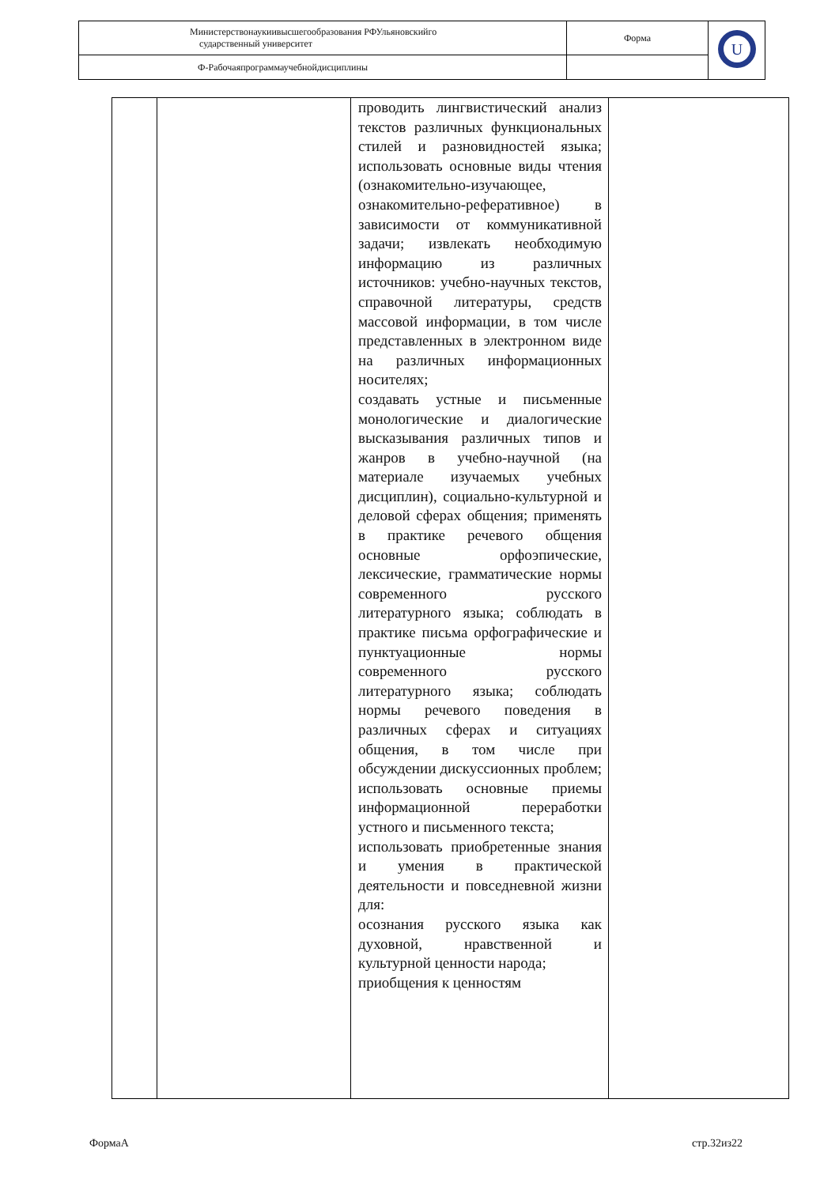| Министерствонаукиивысшегообразования РФУльяновскийго сударственный университет | Форма | U |
| Ф-Рабочаяпрограммаучебнойдисциплины | | |
| | | проводить лингвистический анализ текстов различных функциональных стилей и разновидностей языка; использовать основные виды чтения (ознакомительно-изучающее, ознакомительно-реферативное) в зависимости от коммуникативной задачи; извлекать необходимую информацию из различных источников: учебно-научных текстов, справочной литературы, средств массовой информации, в том числе представленных в электронном виде на различных информационных носителях; создавать устные и письменные монологические и диалогические высказывания различных типов и жанров в учебно-научной (на материале изучаемых учебных дисциплин), социально-культурной и деловой сферах общения; применять в практике речевого общения основные орфоэпические, лексические, грамматические нормы современного русского литературного языка; соблюдать в практике письма орфографические и пунктуационные нормы современного русского литературного языка; соблюдать нормы речевого поведения в различных сферах и ситуациях общения, в том числе при обсуждении дискуссионных проблем; использовать основные приемы информационной переработки устного и письменного текста; использовать приобретенные знания и умения в практической деятельности и повседневной жизни для: осознания русского языка как духовной, нравственной и культурной ценности народа; приобщения к ценностям | |
ФормаА стр.32из22